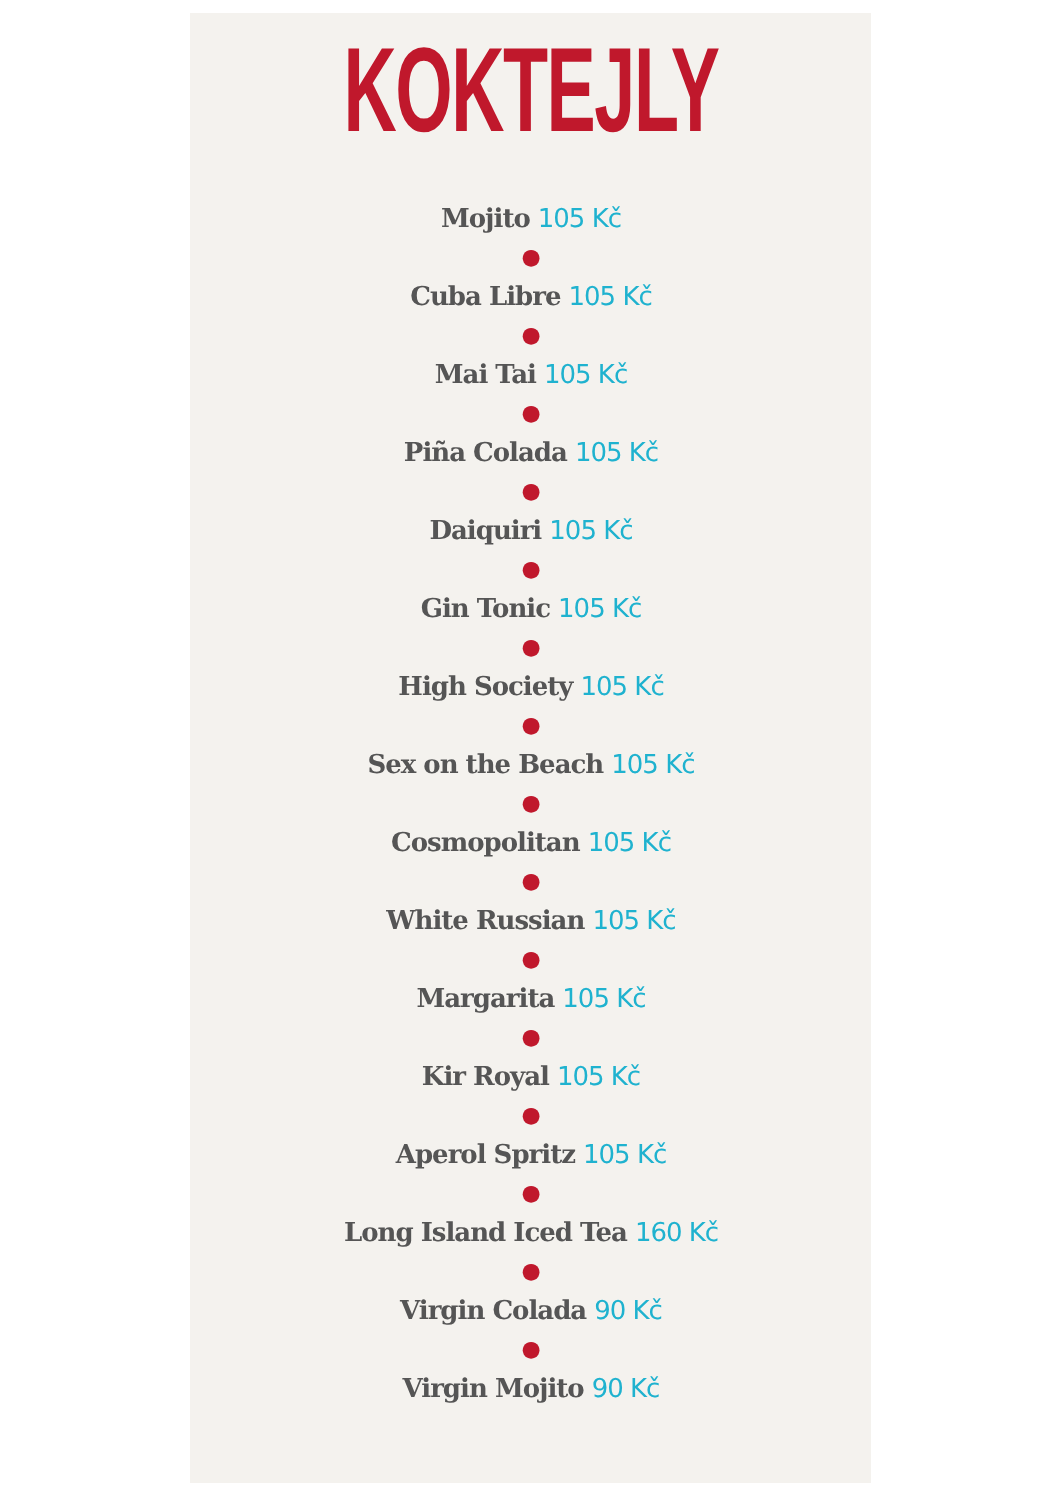KOKTEJLY
Mojito 105 Kč
●
Cuba Libre 105 Kč
●
Mai Tai 105 Kč
●
Piña Colada 105 Kč
●
Daiquiri 105 Kč
●
Gin Tonic 105 Kč
●
High Society 105 Kč
●
Sex on the Beach 105 Kč
●
Cosmopolitan 105 Kč
●
White Russian 105 Kč
●
Margarita 105 Kč
●
Kir Royal 105 Kč
●
Aperol Spritz 105 Kč
●
Long Island Iced Tea 160 Kč
●
Virgin Colada 90 Kč
●
Virgin Mojito 90 Kč